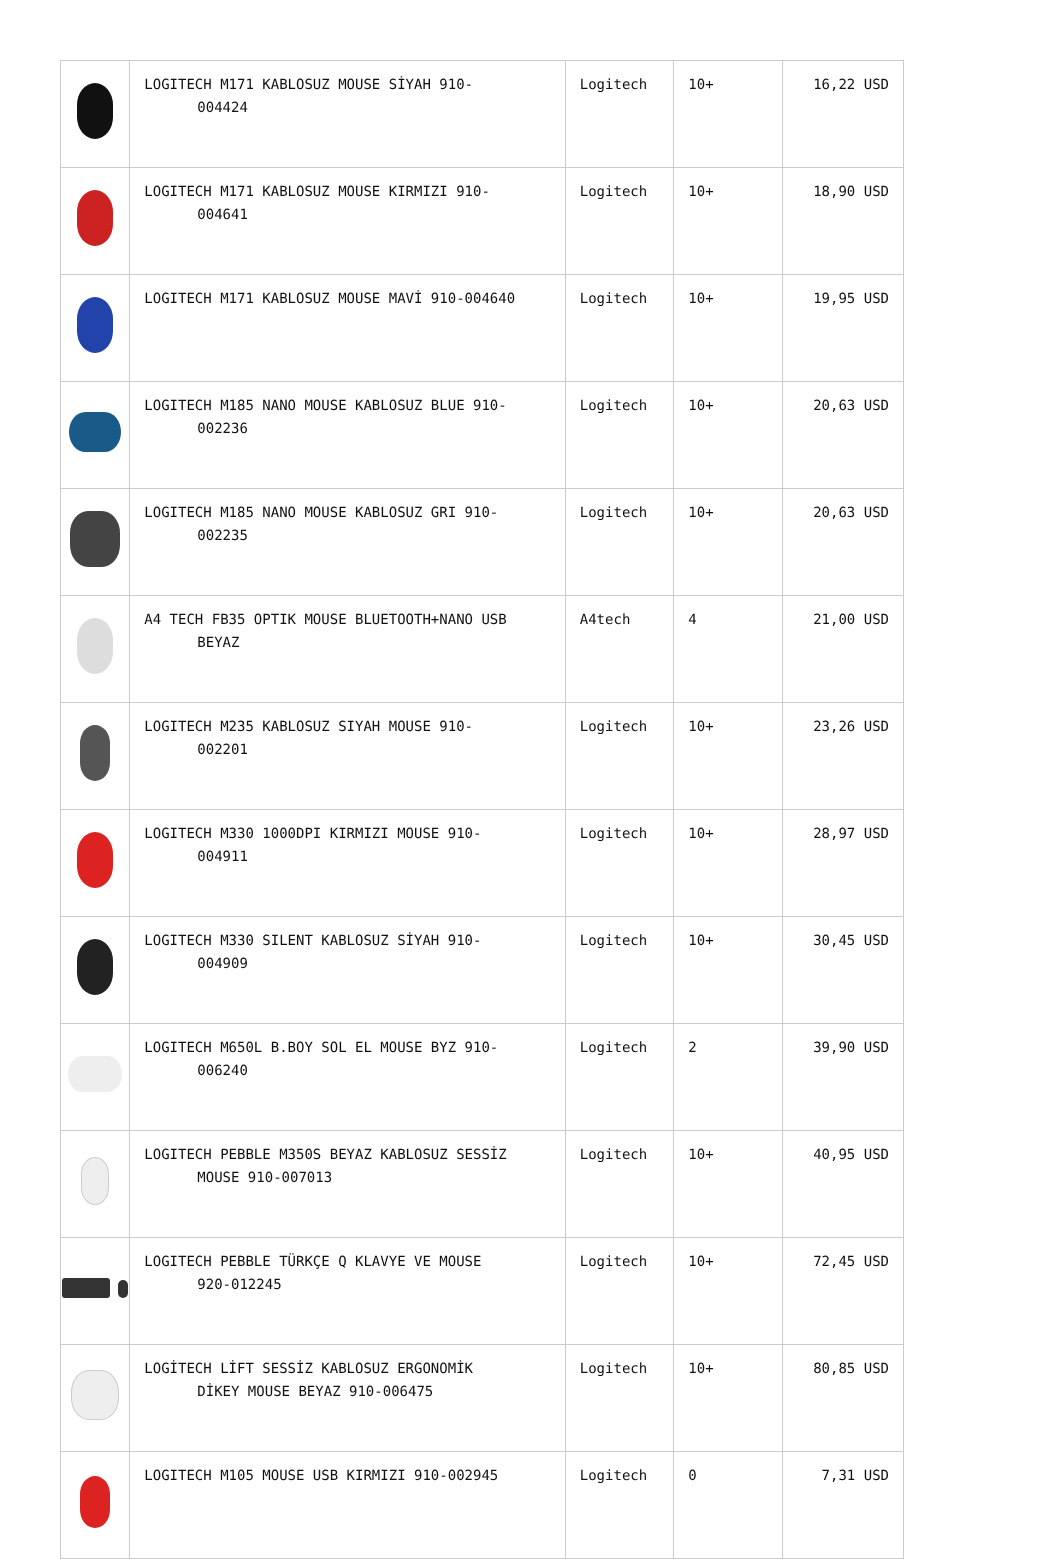| | LOGITECH M171 KABLOSUZ MOUSE SİYAH 910- 004424 | Logitech | 10+ | 16,22 USD |
| | LOGITECH M171 KABLOSUZ MOUSE KIRMIZI 910- 004641 | Logitech | 10+ | 18,90 USD |
| | LOGITECH M171 KABLOSUZ MOUSE MAVİ 910-004640 | Logitech | 10+ | 19,95 USD |
| | LOGITECH M185 NANO MOUSE KABLOSUZ BLUE 910- 002236 | Logitech | 10+ | 20,63 USD |
| | LOGITECH M185 NANO MOUSE KABLOSUZ GRI 910- 002235 | Logitech | 10+ | 20,63 USD |
| | A4 TECH FB35 OPTIK MOUSE BLUETOOTH+NANO USB BEYAZ | A4tech | 4 | 21,00 USD |
| | LOGITECH M235 KABLOSUZ SIYAH MOUSE 910- 002201 | Logitech | 10+ | 23,26 USD |
| | LOGITECH M330 1000DPI KIRMIZI MOUSE 910- 004911 | Logitech | 10+ | 28,97 USD |
| | LOGITECH M330 SILENT KABLOSUZ SİYAH 910- 004909 | Logitech | 10+ | 30,45 USD |
| | LOGITECH M650L B.BOY SOL EL MOUSE BYZ 910- 006240 | Logitech | 2 | 39,90 USD |
| | LOGITECH PEBBLE M350S BEYAZ KABLOSUZ SESSİZ MOUSE 910-007013 | Logitech | 10+ | 40,95 USD |
| | LOGITECH PEBBLE TÜRKÇE Q KLAVYE VE MOUSE 920-012245 | Logitech | 10+ | 72,45 USD |
| | LOGİTECH LİFT SESSİZ KABLOSUZ ERGONOMİK DİKEY MOUSE BEYAZ 910-006475 | Logitech | 10+ | 80,85 USD |
| | LOGITECH M105 MOUSE USB KIRMIZI 910-002945 | Logitech | 0 | 7,31 USD |